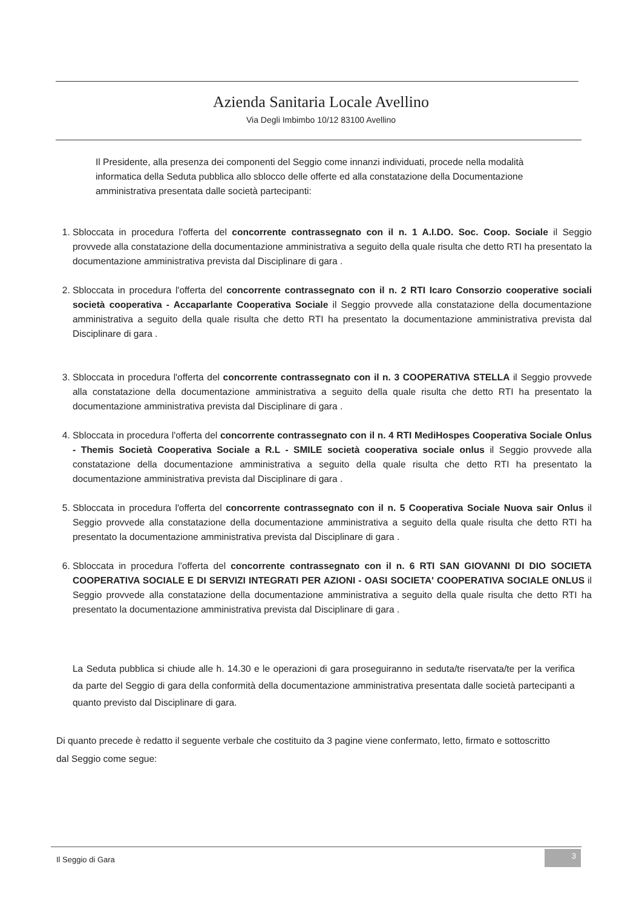Azienda Sanitaria Locale Avellino
Via Degli Imbimbo 10/12 83100 Avellino
Il Presidente, alla presenza dei componenti del Seggio come innanzi individuati, procede nella modalità informatica della Seduta pubblica allo sblocco delle offerte ed alla constatazione della Documentazione amministrativa presentata dalle società partecipanti:
1. Sbloccata in procedura l'offerta del concorrente contrassegnato con il n. 1 A.I.DO. Soc. Coop. Sociale il Seggio provvede alla constatazione della documentazione amministrativa a seguito della quale risulta che detto RTI ha presentato la documentazione amministrativa prevista dal Disciplinare di gara .
2. Sbloccata in procedura l'offerta del concorrente contrassegnato con il n. 2 RTI Icaro Consorzio cooperative sociali società cooperativa - Accaparlante Cooperativa Sociale il Seggio provvede alla constatazione della documentazione amministrativa a seguito della quale risulta che detto RTI ha presentato la documentazione amministrativa prevista dal Disciplinare di gara .
3. Sbloccata in procedura l'offerta del concorrente contrassegnato con il n. 3 COOPERATIVA STELLA il Seggio provvede alla constatazione della documentazione amministrativa a seguito della quale risulta che detto RTI ha presentato la documentazione amministrativa prevista dal Disciplinare di gara .
4. Sbloccata in procedura l'offerta del concorrente contrassegnato con il n. 4 RTI MediHospes Cooperativa Sociale Onlus - Themis Società Cooperativa Sociale a R.L - SMILE società cooperativa sociale onlus il Seggio provvede alla constatazione della documentazione amministrativa a seguito della quale risulta che detto RTI ha presentato la documentazione amministrativa prevista dal Disciplinare di gara .
5. Sbloccata in procedura l'offerta del concorrente contrassegnato con il n. 5 Cooperativa Sociale Nuova sair Onlus il Seggio provvede alla constatazione della documentazione amministrativa a seguito della quale risulta che detto RTI ha presentato la documentazione amministrativa prevista dal Disciplinare di gara .
6. Sbloccata in procedura l'offerta del concorrente contrassegnato con il n. 6 RTI SAN GIOVANNI DI DIO SOCIETA COOPERATIVA SOCIALE E DI SERVIZI INTEGRATI PER AZIONI - OASI SOCIETA' COOPERATIVA SOCIALE ONLUS il Seggio provvede alla constatazione della documentazione amministrativa a seguito della quale risulta che detto RTI ha presentato la documentazione amministrativa prevista dal Disciplinare di gara .
La Seduta pubblica si chiude alle h. 14.30 e le operazioni di gara proseguiranno in seduta/te riservata/te per la verifica da parte del Seggio di gara della conformità della documentazione amministrativa presentata dalle società partecipanti a quanto previsto dal Disciplinare di gara.
Di quanto precede è redatto il seguente verbale che costituito da 3 pagine viene confermato, letto, firmato e sottoscritto dal Seggio come segue:
Il Seggio di Gara 3